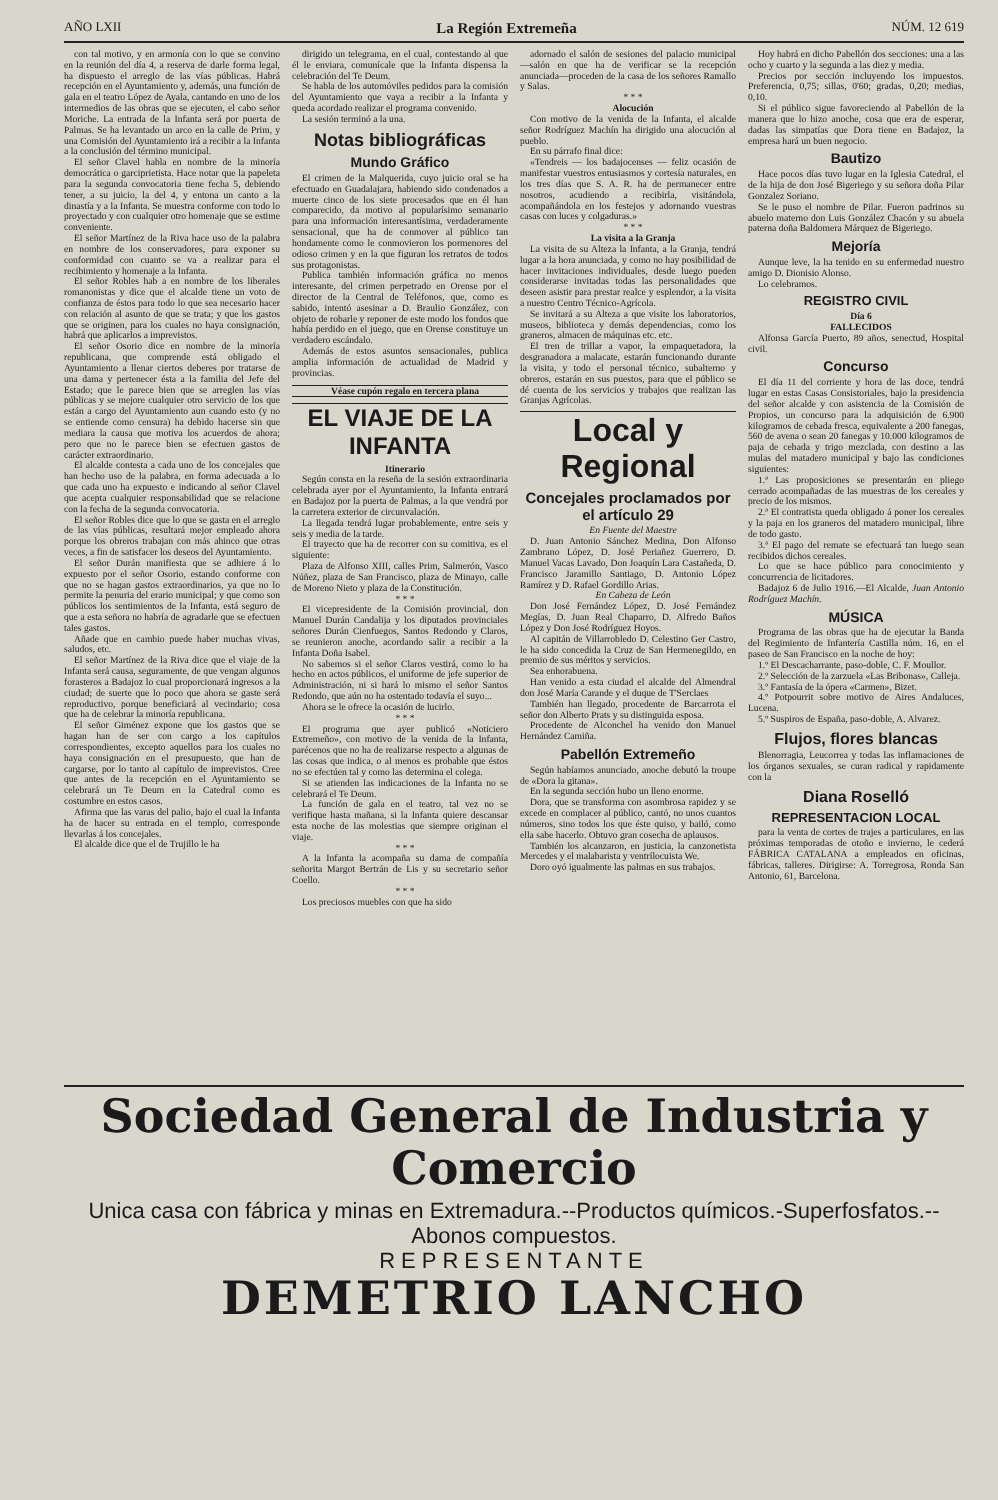AÑO LXII La Región Extremeña NÚM. 12 619
con tal motivo, y en armonía con lo que se convino en la reunión del día 4, a reserva de darle forma legal, ha dispuesto el arreglo de las vías públicas. Habrá recepción en el Ayuntamiento y, además, una función de gala en el teatro López de Ayala, cantando en uno de los intermedios de las obras que se ejecuten, el cabo señor Moriche. La entrada de la Infanta será por puerta de Palmas. Se ha levantado un arco en la calle de Prim, y una Comisión del Ayuntamiento irá a recibir a la Infanta a la conclusión del término municipal.
El señor Clavel habla en nombre de la minoría democrática o garciprietista. Hace notar que la papeleta para la segunda convocatoria tiene fecha 5, debiendo tener, a su juicio, la del 4, y entona un canto a la dinastía y a la Infanta. Se muestra conforme con todo lo proyectado y con cualquier otro homenaje que se estime conveniente.
El señor Martínez de la Riva hace uso de la palabra en nombre de los conservadores, para exponer su conformidad con cuanto se va a realizar para el recibimiento y homenaje a la Infanta.
El señor Robles hab a en nombre de los liberales romanonistas y dice que el alcalde tiene un voto de confianza de éstos para todo lo que sea necesario hacer con relación al asunto de que se trata; y que los gastos que se originen, para los cuales no haya consignación, habrá que aplicarlos a imprevistos.
El señor Osorio dice en nombre de la minoría republicana, que comprende está obligado el Ayuntamiento a llenar ciertos deberes por tratarse de una dama y pertenecer ésta a la familia del Jefe del Estado; que le parece bien que se arreglen las vías públicas y se mejore cualquier otro servicio de los que están a cargo del Ayuntamiento aun cuando esto (y no se entiende como censura) ha debido hacerse sin que mediara la causa que motiva los acuerdos de ahora; pero que no le parece bien se efectuen gastos de carácter extraordinario.
El alcalde contesta a cada uno de los concejales que han hecho uso de la palabra, en forma adecuada a lo que cada uno ha expuesto e indicando al señor Clavel que acepta cualquier responsabilidad que se relacione con la fecha de la segunda convocatoria.
El señor Robles dice que lo que se gasta en el arreglo de las vías públicas, resultará mejor empleado ahora porque los obreros trabajan con más ahinco que otras veces, a fin de satisfacer los deseos del Ayuntamiento.
El señor Durán manifiesta que se adhiere á lo expuesto por el señor Osorio, estando conforme con que no se hagan gastos extraordinarios, ya que no lo permite la penuria del erario municipal; y que como son públicos los sentimientos de la Infanta, está seguro de que a esta señora no habría de agradarle que se efectuen tales gastos.
Añade que en cambio puede haber muchas vivas, saludos, etc.
El señor Martínez de la Riva dice que el viaje de la Infanta será causa, seguramente, de que vengan algunos forasteros a Badajoz lo cual proporcionará ingresos a la ciudad; de suerte que lo poco que ahora se gaste será reproductivo, porque beneficiará al vecindario; cosa que ha de celebrar la minoría republicana.
El señor Giménez expone que los gastos que se hagan han de ser con cargo a los capítulos correspondientes, excepto aquellos para los cuales no haya consignación en el presupuesto, que han de cargarse, por lo tanto al capítulo de imprevistos. Cree que antes de la recepción en el Ayuntamiento se celebrará un Te Deum en la Catedral como es costumbre en estos casos.
Afirma que las varas del palio, bajo el cual la Infanta ha de hacer su entrada en el templo, corresponde llevarlas á los concejales.
El alcalde dice que el de Trujillo le ha
dirigido un telegrama, en el cual, contestando al que él le enviara, comunícale que la Infanta dispensa la celebración del Te Deum.
Se habla de los automóviles pedidos para la comisión del Ayuntamiento que vaya a recibir a la Infanta y queda acordado realizar el programa convenido.
La sesión terminó a la una.
Notas bibliográficas
Mundo Gráfico
El crimen de la Malquerida, cuyo juicio oral se ha efectuado en Guadalajara, habiendo sido condenados a muerte cinco de los siete procesados que en él han comparecido, da motivo al popularísimo semanario para una información interesantísima, verdaderamente sensacional, que ha de conmover al público tan hondamente como le conmovieron los pormenores del odioso crimen y en la que figuran los retratos de todos sus protagonistas.
Publica también información gráfica no menos interesante, del crimen perpetrado en Orense por el director de la Central de Teléfonos, que, como es sabido, intentó asesinar a D. Braulio González, con objeto de robarle y reponer de este modo los fondos que había perdido en el juego, que en Orense constituye un verdadero escándalo.
Además de estos asuntos sensacionales, publica amplia información de actualidad de Madrid y provincias.
Véase cupón regalo en tercera plana
EL VIAJE DE LA INFANTA
Itinerario
Según consta en la reseña de la sesión extraordinaria celebrada ayer por el Ayuntamiento, la Infanta entrará en Badajoz por la puerta de Palmas, a la que vendrá por la carretera exterior de circunvalación.
La llegada tendrá lugar probablemente, entre seis y seis y media de la tarde.
El trayecto que ha de recorrer con su comitiva, es el siguiente:
Plaza de Alfonso XIII, calles Prim, Salmerón, Vasco Núñez, plaza de San Francisco, plaza de Minayo, calle de Moreno Nieto y plaza de la Constitución.
* * *
El vicepresidente de la Comisión provincial, don Manuel Durán Candalija y los diputados provinciales señores Durán Cienfuegos, Santos Redondo y Claros, se reunieron anoche, acordando salir a recibir a la Infanta Doña Isabel.
No sabemos si el señor Claros vestirá, como lo ha hecho en actos públicos, el uniforme de jefe superior de Administración, ni si hará lo mismo el señor Santos Redondo, que aún no ha ostentado todavía el suyo...
Ahora se le ofrece la ocasión de lucirlo.
* * *
El programa que ayer publicó «Noticiero Extremeño», con motivo de la venida de la Infanta, parécenos que no ha de realizarse respecto a algunas de las cosas que indica, o al menos es probable que éstos no se efectúen tal y como las determina el colega.
Si se atienden las indicaciones de la Infanta no se celebrará el Te Deum.
La función de gala en el teatro, tal vez no se verifique hasta mañana, si la Infanta quiere descansar esta noche de las molestias que siempre originan el viaje.
* * *
A la Infanta la acompaña su dama de compañía señorita Margot Bertrán de Lis y su secretario señor Coello.
* * *
Los preciosos muebles con que ha sido
adornado el salón de sesiones del palacio municipal—salón en que ha de verificar se la recepción anunciada—proceden de la casa de los señores Ramallo y Salas.
* * *
Alocución
Con motivo de la venida de la Infanta, el alcalde señor Rodríguez Machín ha dirigido una alocución al pueblo.
En su párrafo final dice:
«Tendreis — los badajocenses — feliz ocasión de manifestar vuestros entusiasmos y cortesía naturales, en los tres días que S. A. R. ha de permanecer entre nosotros, acudiendo a recibirla, visitándola, acompañándola en los festejos y adornando vuestras casas con luces y colgaduras.»
* * *
La visita a la Granja
La visita de su Alteza la Infanta, a la Granja, tendrá lugar a la hora anunciada, y como no hay posibilidad de hacer invitaciones individuales, desde luego pueden considerarse invitadas todas las personalidades que deseen asistir para prestar realce y esplendor, a la visita a nuestro Centro Técnico-Agrícola.
Se invitará a su Alteza a que visite los laboratorios, museos, biblioteca y demás dependencias, como los graneros, almacen de máquinas etc. etc.
El tren de trillar a vapor, la empaquetadora, la desgranadora a malacate, estarán funcionando durante la visita, y todo el personal técnico, subalterno y obreros, estarán en sus puestos, para que el público se dé cuenta de los servicios y trabajos que realizan las Granjas Agrícolas.
Local y Regional
Concejales proclamados por el artículo 29
En Fuente del Maestre
D. Juan Antonio Sánchez Medina, Don Alfonso Zambrano López, D. José Periañez Guerrero, D. Manuel Vacas Lavado, Don Joaquín Lara Castañeda, D. Francisco Jaramillo Santiago, D. Antonio López Ramírez y D. Rafael Gordillo Arias.
En Cabeza de León
Don José Fernández López, D. José Fernández Megías, D. Juan Real Chaparro, D. Alfredo Baños López y Don José Rodríguez Hoyos.
Al capitán de Villarrobledo D. Celestino Ger Castro, le ha sido concedida la Cruz de San Hermenegildo, en premio de sus méritos y servicios.
Sea enhorabuena.
Han venido a esta ciudad el alcalde del Almendral don José María Carande y el duque de T'Serclaes
También han llegado, procedente de Barcarrota el señor don Alberto Prats y su distinguida esposa.
Procedente de Alconchel ha venido don Manuel Hernández Camiña.
Pabellón Extremeño
Según habíamos anunciado, anoche debutó la troupe de «Dora la gitana».
En la segunda sección hubo un lleno enorme.
Dora, que se transforma con asombrosa rapidez y se excede en complacer al público, cantó, no unos cuantos números, sino todos los que éste quiso, y bailó, como ella sabe hacerlo. Obtuvo gran cosecha de aplausos.
También los alcanzaron, en justicia, la canzonetista Mercedes y el malabarista y ventrílocuista We.
Doro oyó igualmente las palmas en sus trabajos.
Hoy habrá en dicho Pabellón dos secciones: una a las ocho y cuarto y la segunda a las diez y media.
Precios por sección incluyendo los impuestos. Preferencia, 0,75; sillas, 0'60; gradas, 0,20; medias, 0,10.
Si el público sigue favoreciendo al Pabellón de la manera que lo hizo anoche, cosa que era de esperar, dadas las simpatías que Dora tiene en Badajoz, la empresa hará un buen negocio.
Bautizo
Hace pocos días tuvo lugar en la Iglesia Catedral, el de la hija de don José Bigeriego y su señora doña Pilar Gonzalez Soriano.
Se le puso el nombre de Pilar. Fueron padrinos su abuelo materno don Luis González Chacón y su abuela paterna doña Baldomera Márquez de Bigeriego.
Mejoría
Aunque leve, la ha tenido en su enfermedad nuestro amigo D. Dionisio Alonso.
Lo celebramos.
REGISTRO CIVIL
Día 6
FALLECIDOS
Alfonsa García Puerto, 89 años, senectud, Hospital civil.
Concurso
El día 11 del corriente y hora de las doce, tendrá lugar en estas Casas Consistoriales, bajo la presidencia del señor alcalde y con asistencia de la Comisión de Propios, un concurso para la adquisición de 6.900 kilogramos de cebada fresca, equivalente a 200 fanegas, 560 de avena o sean 20 fanegas y 10.000 kilogramos de paja de cebada y trigo mezclada, con destino a las mulas del matadero municipal y bajo las condiciones siguientes:
1.ª Las proposiciones se presentarán en pliego cerrado acompañadas de las muestras de los cereales y precio de los mismos.
2.ª El contratista queda obligado á poner los cereales y la paja en los graneros del matadero municipal, libre de todo gasto.
3.ª El pago del remate se efectuará tan luego sean recibidos dichos cereales.
Lo que se hace público para conocimiento y concurrencia de licitadores.
Badajoz 6 de Julio 1916.—El Alcalde, Juan Antonio Rodríguez Machín.
MÚSICA
Programa de las obras que ha de ejecutar la Banda del Regimiento de Infantería Castilla núm. 16, en el paseo de San Francisco en la noche de hoy:
1.º El Descacharrante, paso-doble, C. F. Moullor.
2.º Selección de la zarzuela «Las Bribonas», Calleja.
3.º Fantasía de la ópera «Carmen», Bizet.
4.º Potpourrit sobre motivo de Aires Andaluces, Lucena.
5.º Suspiros de España, paso-doble, A. Alvarez.
Flujos, flores blancas
Blenorragia, Leucorrea y todas las inflamaciones de los órganos sexuales, se curan radical y rapidamente con la
Diana Roselló
REPRESENTACION LOCAL
para la venta de cortes de trajes a particulares, en las próximas temporadas de otoño e invierno, le cederá FÁBRICA CATALANA a empleados en oficinas, fábricas, talleres. Dirigirse: A. Torregrosa, Ronda San Antonio, 61, Barcelona.
Sociedad General de Industria y Comercio
Unica casa con fábrica y minas en Extremadura.--Productos químicos.-Superfosfatos.--Abonos compuestos.
REPRESENTANTE
DEMETRIO LANCHO